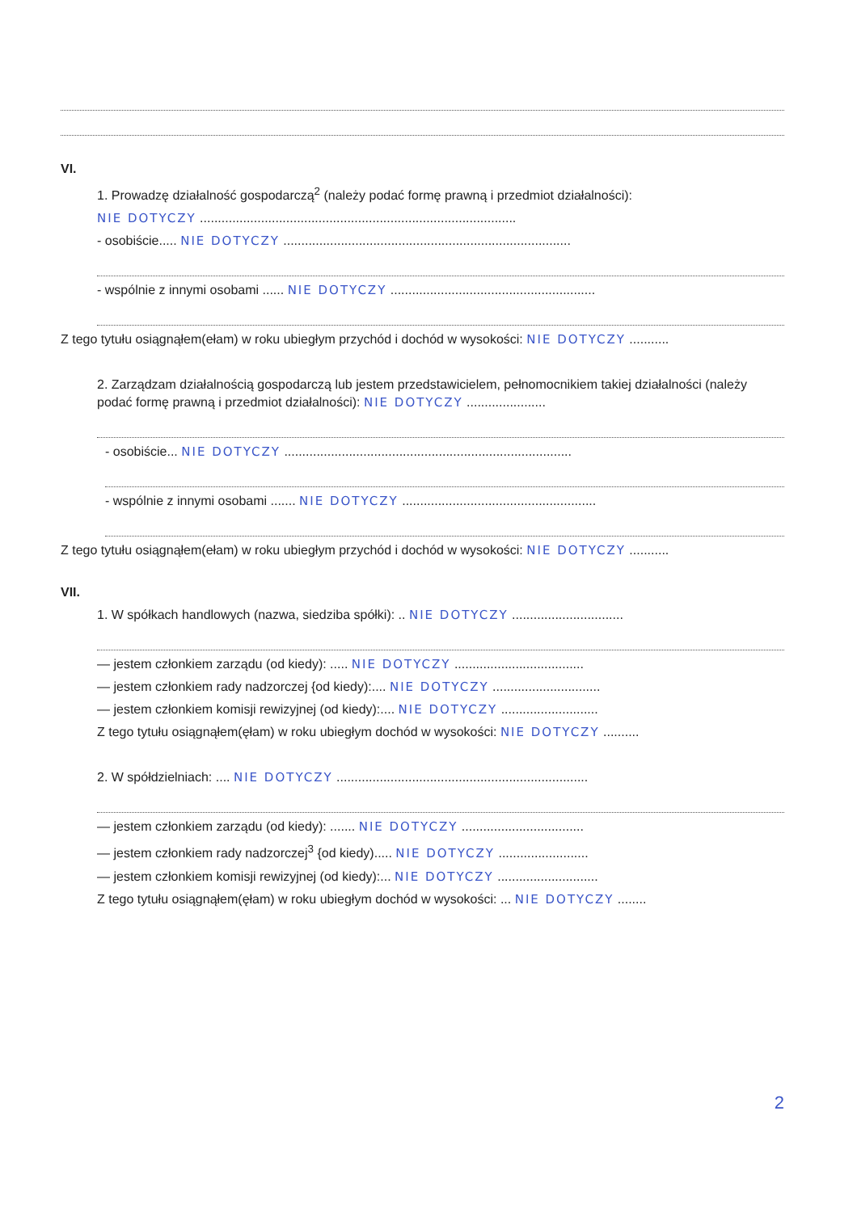VI.
1. Prowadzę działalność gospodarczą<sup>2</sup> (należy podać formę prawną i przedmiot działalności):
NIE DOTYCZY ........................................................................................
- osobiście..... NIE DOTYCZY ................................................................................
- wspólnie z innymi osobami ...... NIE DOTYCZY .........................................................
Z tego tytułu osiągnąłem(ełam) w roku ubiegłym przychód i dochód w wysokości: NIE DOTYCZY ...........
2. Zarządzam działalnością gospodarczą lub jestem przedstawicielem, pełnomocnikiem takiej działalności (należy podać formę prawną i przedmiot działalności): NIE DOTYCZY ......................
- osobiście... NIE DOTYCZY ................................................................................
- wspólnie z innymi osobami ....... NIE DOTYCZY ......................................................
Z tego tytułu osiągnąłem(ełam) w roku ubiegłym przychód i dochód w wysokości: NIE DOTYCZY ...........
VII.
1. W spółkach handlowych (nazwa, siedziba spółki): .. NIE DOTYCZY ...............................
— jestem członkiem zarządu (od kiedy): ..... NIE DOTYCZY ....................................
— jestem członkiem rady nadzorczej {od kiedy):.... NIE DOTYCZY ..............................
— jestem członkiem komisji rewizyjnej (od kiedy):.... NIE DOTYCZY ...........................
Z tego tytułu osiągnąłem(ęłam) w roku ubiegłym dochód w wysokości: NIE DOTYCZY ..........
2. W spółdzielniach: .... NIE DOTYCZY ......................................................................
— jestem członkiem zarządu (od kiedy): ....... NIE DOTYCZY ..................................
— jestem członkiem rady nadzorczej<sup>3</sup> {od kiedy)..... NIE DOTYCZY .........................
— jestem członkiem komisji rewizyjnej (od kiedy):... NIE DOTYCZY ............................
Z tego tytułu osiągnąłem(ęłam) w roku ubiegłym dochód w wysokości: ... NIE DOTYCZY ........
2